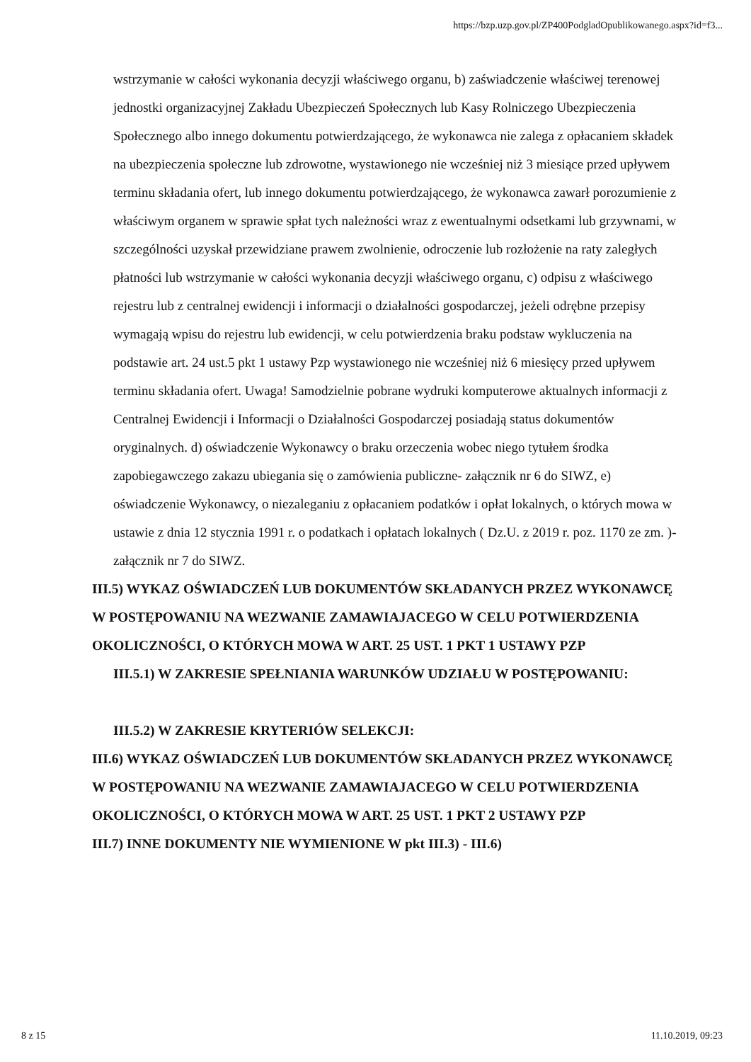https://bzp.uzp.gov.pl/ZP400PodgladOpublikowanego.aspx?id=f3...
wstrzymanie w całości wykonania decyzji właściwego organu, b) zaświadczenie właściwej terenowej jednostki organizacyjnej Zakładu Ubezpieczeń Społecznych lub Kasy Rolniczego Ubezpieczenia Społecznego albo innego dokumentu potwierdzającego, że wykonawca nie zalega z opłacaniem składek na ubezpieczenia społeczne lub zdrowotne, wystawionego nie wcześniej niż 3 miesiące przed upływem terminu składania ofert, lub innego dokumentu potwierdzającego, że wykonawca zawarł porozumienie z właściwym organem w sprawie spłat tych należności wraz z ewentualnymi odsetkami lub grzywnami, w szczególności uzyskał przewidziane prawem zwolnienie, odroczenie lub rozłożenie na raty zaległych płatności lub wstrzymanie w całości wykonania decyzji właściwego organu, c) odpisu z właściwego rejestru lub z centralnej ewidencji i informacji o działalności gospodarczej, jeżeli odrębne przepisy wymagają wpisu do rejestru lub ewidencji, w celu potwierdzenia braku podstaw wykluczenia na podstawie art. 24 ust.5 pkt 1 ustawy Pzp wystawionego nie wcześniej niż 6 miesięcy przed upływem terminu składania ofert. Uwaga! Samodzielnie pobrane wydruki komputerowe aktualnych informacji z Centralnej Ewidencji i Informacji o Działalności Gospodarczej posiadają status dokumentów oryginalnych. d) oświadczenie Wykonawcy o braku orzeczenia wobec niego tytułem środka zapobiegawczego zakazu ubiegania się o zamówienia publiczne- załącznik nr 6 do SIWZ, e) oświadczenie Wykonawcy, o niezaleganiu z opłacaniem podatków i opłat lokalnych, o których mowa w ustawie z dnia 12 stycznia 1991 r. o podatkach i opłatach lokalnych ( Dz.U. z 2019 r. poz. 1170 ze zm. )- załącznik nr 7 do SIWZ.
III.5) WYKAZ OŚWIADCZEŃ LUB DOKUMENTÓW SKŁADANYCH PRZEZ WYKONAWCĘ W POSTĘPOWANIU NA WEZWANIE ZAMAWIAJACEGO W CELU POTWIERDZENIA OKOLICZNOŚCI, O KTÓRYCH MOWA W ART. 25 UST. 1 PKT 1 USTAWY PZP
III.5.1) W ZAKRESIE SPEŁNIANIA WARUNKÓW UDZIAŁU W POSTĘPOWANIU:
III.5.2) W ZAKRESIE KRYTERIÓW SELEKCJI:
III.6) WYKAZ OŚWIADCZEŃ LUB DOKUMENTÓW SKŁADANYCH PRZEZ WYKONAWCĘ W POSTĘPOWANIU NA WEZWANIE ZAMAWIAJACEGO W CELU POTWIERDZENIA OKOLICZNOŚCI, O KTÓRYCH MOWA W ART. 25 UST. 1 PKT 2 USTAWY PZP
III.7) INNE DOKUMENTY NIE WYMIENIONE W pkt III.3) - III.6)
8 z 15 11.10.2019, 09:23